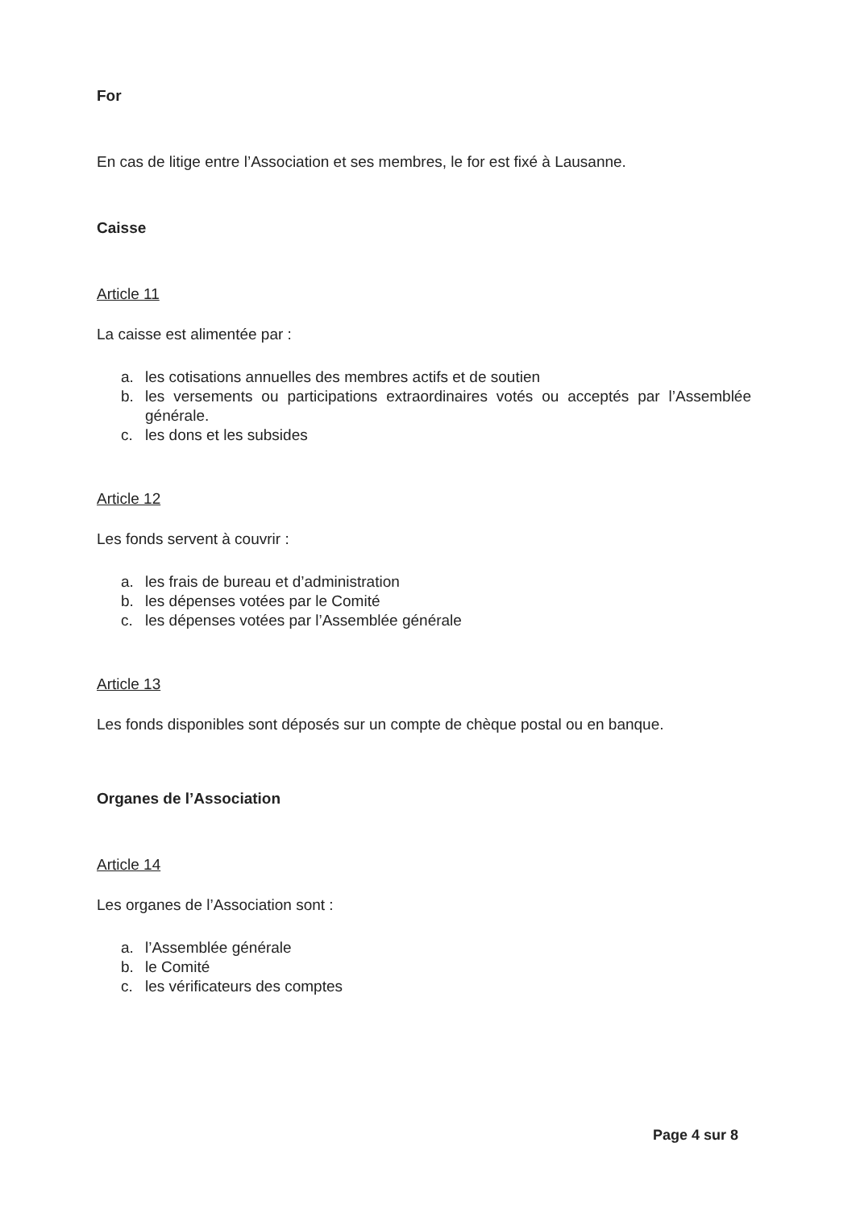For
En cas de litige entre l’Association et ses membres, le for est fixé à Lausanne.
Caisse
Article 11
La caisse est alimentée par :
a. les cotisations annuelles des membres actifs et de soutien
b. les versements ou participations extraordinaires votés ou acceptés par l’Assemblée générale.
c. les dons et les subsides
Article 12
Les fonds servent à couvrir :
a. les frais de bureau et d’administration
b. les dépenses votées par le Comité
c. les dépenses votées par l’Assemblée générale
Article 13
Les fonds disponibles sont déposés sur un compte de chèque postal ou en banque.
Organes de l’Association
Article 14
Les organes de l’Association sont :
a. l’Assemblée générale
b. le Comité
c. les vérificateurs des comptes
Page 4 sur 8